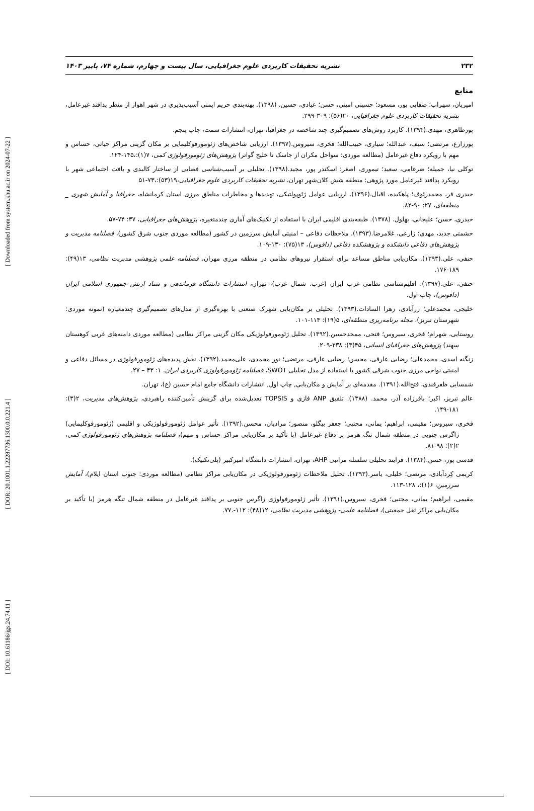[ Downloaded from system.khu.ac.ir on 2024-07-22 ]
[ DOR: 20.1001.1.22287736.1300.0.0.221.4 ]
[ DOI: 10.61186/jgs.24.74.11 ]
۲۳۲ نشریه تحقیقات کاربردی علوم جغرافیایی، سال بیست و چهارم، شماره ۷۴، پاییز ۱۴۰۳
منابع
امیریان، سهراب؛ صفایی پور، مسعود؛ حسینی امینی، حسن؛ عبادی، حسین. (۱۳۹۸). پهنه‌بندی حریم ایمنی آسیب‌پذیری در شهر اهواز از منظر پدافند غیرعامل، نشریه تحقیقات کاربردی علوم جغرافیایی، ۲۰(۵۶): ۳۰۹-۲۹۹.
پورطاهری، مهدی.(۱۳۹۴). کاربرد روش‌های تصمیم‌گیری چند شاخصه در جغرافیا، تهران، انتشارات سمت، چاپ پنجم.
پورزارع، مرتضی؛ سیف، عبدالله؛ سیاری، حبیب‌الله؛ فخری، سیروس.(۱۳۹۷). ارزیابی شاخص‌های ژئومورفوکلیمایی بر مکان گزینی مراکز حیاتی، حساس و مهم با رویکرد دفاع غیرعامل (مطالعه موردی: سواحل مکران از جاسک تا خلیج گواتر) پژوهش‌های ژئومورفولوژی کمی، ۷(۱):،۱۴۵-۱۲۴.
توکلی نیا، جمیله؛ ضرغامی، سعید؛ تیموری، اصغر؛ اسکندر پور، مجید.(۱۳۹۸). تحلیلی بر آسیب‌شناسی فضایی از ساختار کالبدی و بافت اجتماعی شهر با رویکرد پدافند غیرعامل مورد پژوهی: منطقه شش کلان‌شهر تهران، نشریه تحقیقات کاربردی علوم جغرافیایی،۱۹(۵۳):،۷۳-۵۱
حیدری فر، محمدرئوف؛ پاهکیده، اقبال.(۱۳۹۶). ارزیابی عوامل ژئوپولتیکی، تهدیدها و مخاطرات مناطق مرزی استان کرمانشاه، جغرافیا و آمایش شهری _ منطقه‌ای، ۲۷: ۹۰-۸۲.
حیدری، حسن؛ علیجانی، بهلول. (۱۳۷۸). طبقه‌بندی اقلیمی ایران با استفاده از تکنیک‌های آماری چندمتغیره، پژوهش‌های جغرافیایی، ۳۷: ۷۴-۵۷.
حشمتی جدید، مهدی؛ زارعی، غلامرضا.(۱۳۹۳). ملاحظات دفاعی – امنیتی آمایش سرزمین در کشور (مطالعه موردی جنوب شرق کشور)، فصلنامه مدیریت و پژوهش‌های دفاعی دانشکده و پژوهشکده دفاعی (دافوس)، ۱۳(۷۵): ۱۳۰-۱۰۹.
حنفی، علی.(۱۳۹۳). مکان‌یابی مناطق مساعد برای استقرار نیروهای نظامی در منطقه مرزی مهران، فصلنامه علمی پژوهشی مدیریت نظامی، ۱۳(۴۹): ۱۸۹-۱۷۶.
حنفی، علی.(۱۳۹۷). اقلیم‌شناسی نظامی غرب ایران (غرب. شمال غرب)، تهران، انتشارات دانشگاه فرماندهی و ستاد ارتش جمهوری اسلامی ایران (دافوس)، چاپ اول.
خلیجی، محمدعلی؛ زرآبادی، زهرا السادات.(۱۳۹۳). تحلیلی بر مکان‌یابی شهرک صنعتی با بهره‌گیری از مدل‌های تصمیم‌گیری چندمعیاره (نمونه موردی: شهرستان تبریز)، مجله برنامه‌ریزی منطقه‌ای، ۵(۱۹): ۱۱۴-۱۰۱.
روستایی، شهرام؛ فخری، سیروس؛ فتحی، ممحدحسین.(۱۳۹۲). تحلیل ژئومورفولوژیکی مکان گزینی مراکز نظامی (مطالعه موردی دامنه‌های غربی کوهستان سهند) پژوهش‌های جغرافیای انسانی، ۴۵(۳): ۲۳۸-۲۰۹.
زنگنه اسدی، محمدعلی؛ رضایی عارفی، محسن؛ رضایی عارفی، مرتضی؛ نور محمدی، علی‌محمد.(۱۳۹۲). نقش پدیده‌های ژئومورفولوژی در مسائل دفاعی و امنیتی نواحی مرزی جنوب شرقی کشور با استفاده از مدل تحلیلی SWOT، فصلنامه ژئومورفولوژی کاربردی ایران. ۱: ۴۳ – ۲۷.
شمسایی ظفرقندی، فتح‌الله.(۱۳۹۱). مقدمه‌ای بر آمایش و مکان‌یابی, چاپ اول, انتشارات دانشگاه جامع امام حسین (ع)، تهران.
عالم تبریز، اکبر؛ باقرزاده آذر، محمد. (۱۳۸۸). تلفیق ANP فازی و TOPSIS تعدیل‌شده برای گزینش تأمین‌کننده راهبردی، پژوهش‌های مدیریت، ۲(۳): ۱۸۱-۱۴۹.
فخری، سیروس؛ مقیمی، ابراهیم؛ یمانی، مجتبی؛ جعفر بیگلو، منصور؛ مرادیان، محسن.(۱۳۹۲). تأثیر عوامل ژئومورفولوژیکی و اقلیمی (ژئومورفوکلیمایی) زاگرس جنوبی در منطقه شمال تنگ هرمز بر دفاع غیرعامل (با تأکید بر مکان‌یابی مراکز حساس و مهم)، فصلنامه پژوهش‌های ژئومورفولوژی کمی، ۲(۲): ۹۸-۸۱.
قدسی پور، حسن.(۱۳۸۴). فرایند تحلیلی سلسله مراتبی AHP، تهران، انتشارات دانشگاه امیرکبیر (پلی‌تکنیک).
کریمی کِردآبادی، مرتضی؛ خلیلی، یاسر.(۱۳۹۳). تحلیل ملاحظات ژئومورفولوژیکی در مکان‌یابی مراکز نظامی (مطالعه موردی: جنوب استان ایلام)، آمایش سرزمین، ۶(۱):، ۱۲۸-۱۱۳.
مقیمی، ابراهیم؛ یمانی، مجتبی؛ فخری، سیروس.(۱۳۹۱). تأثیر ژئومورفولوژی زاگرس جنوبی بر پدافند غیرعامل در منطقه شمال تنگه هرمز (با تأکید بر مکان‌یابی مراکز ثقل جمعیتی)، فصلنامه علمی- پژوهشی مدیریت نظامی، ۱۲(۴۸): ۱۱۲-.۷۷.